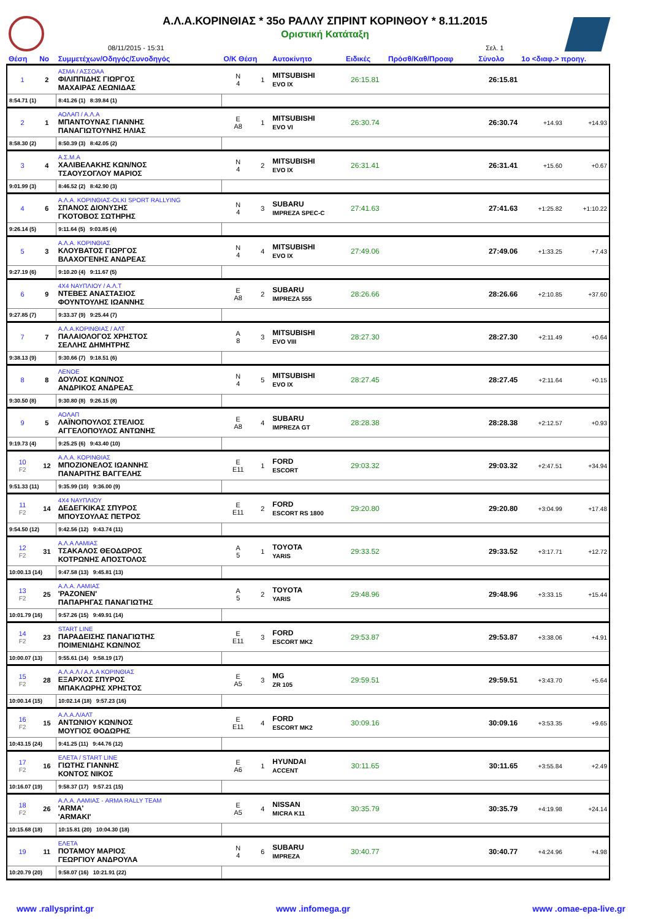Α.Λ.Α.ΚΟΡΙΝΘΙΑΣ * 35ο ΡΑΛΛΥ ΣΠΡΙΝΤ ΚΟΡΙΝΘΟΥ * 8.11.2015
Οριστική Κατάταξη
08/11/2015 - 15:31 Σελ. 1
| Θέση | Νο | Συμμετέχων/Οδηγός/Συνοδηγός | Ο/Κ Θέση | | Αυτοκίνητο | Ειδικές | Πρόσθ/Καθ/Προαφ | | | Σύνολο | 1ο <διαφ.> προηγ. | |
| --- | --- | --- | --- | --- | --- | --- | --- | --- | --- | --- | --- | --- |
| 1 | 2 | ΑΣΜΑ / ΑΣΣΟΑΑ ΦΙΛΙΠΠΙΔΗΣ ΓΙΩΡΓΟΣ ΜΑΧΑΙΡΑΣ ΛΕΩΝΙΔΑΣ | N 4 | 1 | MITSUBISHI EVO IX | 26:15.81 | | | | 26:15.81 | | |
| 8:54.71 (1) | | 8:41.26 (1) 8:39.84 (1) | | | | | | | | | | |
| 2 | 1 | ΑΟΛΑΠ / Α.Λ.Α ΜΠΑΝΤΟΥΝΑΣ ΓΙΑΝΝΗΣ ΠΑΝΑΓΙΩΤΟΥΝΗΣ ΗΛΙΑΣ | E A8 | 1 | MITSUBISHI EVO VI | 26:30.74 | | | | 26:30.74 | +14.93 | +14.93 |
| 8:58.30 (2) | | 8:50.39 (3) 8:42.05 (2) | | | | | | | | | | |
| 3 | 4 | Α.Σ.Μ.Α ΧΑΛΙΒΕΛΑΚΗΣ ΚΩΝ/ΝΟΣ ΤΣΑΟΥΣΟΓΛΟΥ ΜΑΡΙΟΣ | N 4 | 2 | MITSUBISHI EVO IX | 26:31.41 | | | | 26:31.41 | +15.60 | +0.67 |
| 9:01.99 (3) | | 8:46.52 (2) 8:42.90 (3) | | | | | | | | | | |
| 4 | 6 | Α.Λ.Α. ΚΟΡΙΝΘΙΑΣ-OLKI SPORT RALLYING ΣΠΑΝΟΣ ΔΙΟΝΥΣΗΣ ΓΚΟΤΟΒΟΣ ΣΩΤΗΡΗΣ | N 4 | 3 | SUBARU IMPREZA SPEC-C | 27:41.63 | | | | 27:41.63 | +1:25.82 | +1:10.22 |
| 9:26.14 (5) | | 9:11.64 (5) 9:03.85 (4) | | | | | | | | | | |
| 5 | 3 | Α.Λ.Α. ΚΟΡΙΝΘΙΑΣ ΚΛΟΥΒΑΤΟΣ ΓΙΩΡΓΟΣ ΒΛΑΧΟΓΕΝΗΣ ΑΝΔΡΕΑΣ | N 4 | 4 | MITSUBISHI EVO IX | 27:49.06 | | | | 27:49.06 | +1:33.25 | +7.43 |
| 9:27.19 (6) | | 9:10.20 (4) 9:11.67 (5) | | | | | | | | | | |
| 6 | 9 | 4X4 ΝΑΥΠΛΙΟΥ / Α.Λ.Τ ΝΤΕΒΕΣ ΑΝΑΣΤΑΣΙΟΣ ΦΟΥΝΤΟΥΛΗΣ ΙΩΑΝΝΗΣ | E A8 | 2 | SUBARU IMPREZA 555 | 28:26.66 | | | | 28:26.66 | +2:10.85 | +37.60 |
| 9:27.85 (7) | | 9:33.37 (9) 9:25.44 (7) | | | | | | | | | | |
| 7 | 7 | Α.Λ.Α.ΚΟΡΙΝΘΙΑΣ / ΑΛΤ ΠΑΛΑΙΟΛΟΓΟΣ ΧΡΗΣΤΟΣ ΣΕΛΛΗΣ ΔΗΜΗΤΡΗΣ | A 8 | 3 | MITSUBISHI EVO VIII | 28:27.30 | | | | 28:27.30 | +2:11.49 | +0.64 |
| 9:38.13 (9) | | 9:30.66 (7) 9:18.51 (6) | | | | | | | | | | |
| 8 | 8 | ΛΕΝΟΕ ΔΟΥΛΟΣ ΚΩΝ/ΝΟΣ ΑΝΔΡΙΚΟΣ ΑΝΔΡΕΑΣ | N 4 | 5 | MITSUBISHI EVO IX | 28:27.45 | | | | 28:27.45 | +2:11.64 | +0.15 |
| 9:30.50 (8) | | 9:30.80 (8) 9:26.15 (8) | | | | | | | | | | |
| 9 | 5 | ΑΟΛΑΠ ΛΑΪΝΟΠΟΥΛΟΣ ΣΤΕΛΙΟΣ ΑΓΓΕΛΟΠΟΥΛΟΣ ΑΝΤΩΝΗΣ | E A8 | 4 | SUBARU IMPREZA GT | 28:28.38 | | | | 28:28.38 | +2:12.57 | +0.93 |
| 9:19.73 (4) | | 9:25.25 (6) 9:43.40 (10) | | | | | | | | | | |
| 10 F2 | 12 | Α.Λ.Α. ΚΟΡΙΝΘΙΑΣ ΜΠΟΖΙΟΝΕΛΟΣ ΙΩΑΝΝΗΣ ΠΑΝΑΡΙΤΗΣ ΒΑΓΓΕΛΗΣ | E E11 | 1 | FORD ESCORT | 29:03.32 | | | | 29:03.32 | +2:47.51 | +34.94 |
| 9:51.33 (11) | | 9:35.99 (10) 9:36.00 (9) | | | | | | | | | | |
| 11 F2 | 14 | 4X4 ΝΑΥΠΛΙΟΥ ΔΕΔΕΓΚΙΚΑΣ ΣΠΥΡΟΣ ΜΠΟΥΣΟΥΛΑΣ ΠΕΤΡΟΣ | E E11 | 2 | FORD ESCORT RS 1800 | 29:20.80 | | | | 29:20.80 | +3:04.99 | +17.48 |
| 9:54.50 (12) | | 9:42.56 (12) 9:43.74 (11) | | | | | | | | | | |
| 12 F2 | 31 | Α.Λ.Α ΛΑΜΙΑΣ ΤΣΑΚΑΛΟΣ ΘΕΟΔΩΡΟΣ ΚΟΤΡΩΝΗΣ ΑΠΟΣΤΟΛΟΣ | A 5 | 1 | TOYOTA YARIS | 29:33.52 | | | | 29:33.52 | +3:17.71 | +12.72 |
| 10:00.13 (14) | | 9:47.58 (13) 9:45.81 (13) | | | | | | | | | | |
| 13 F2 | 25 | Α.Λ.Α. ΛΑΜΙΑΣ 'ΡΑΖΟΝΕΝ' ΠΑΠΑΡΗΓΑΣ ΠΑΝΑΓΙΩΤΗΣ | A 5 | 2 | TOYOTA YARIS | 29:48.96 | | | | 29:48.96 | +3:33.15 | +15.44 |
| 10:01.79 (16) | | 9:57.26 (15) 9:49.91 (14) | | | | | | | | | | |
| 14 F2 | 23 | START LINE ΠΑΡΑΔΕΙΣΗΣ ΠΑΝΑΓΙΩΤΗΣ ΠΟΙΜΕΝΙΔΗΣ ΚΩΝ/ΝΟΣ | E E11 | 3 | FORD ESCORT MK2 | 29:53.87 | | | | 29:53.87 | +3:38.06 | +4.91 |
| 10:00.07 (13) | | 9:55.61 (14) 9:58.19 (17) | | | | | | | | | | |
| 15 F2 | 28 | Α.Λ.Α.Λ / Α.Λ.Α ΚΟΡΙΝΘΙΑΣ ΕΞΑΡΧΟΣ ΣΠΥΡΟΣ ΜΠΑΚΛΩΡΗΣ ΧΡΗΣΤΟΣ | E A5 | 3 | MG ZR 105 | 29:59.51 | | | | 29:59.51 | +3:43.70 | +5.64 |
| 10:00.14 (15) | | 10:02.14 (18) 9:57.23 (16) | | | | | | | | | | |
| 16 F2 | 15 | Α.Λ.Α.Λ/ΑΛΤ ΑΝΤΩΝΙΟΥ ΚΩΝ/ΝΟΣ ΜΟΥΓΙΟΣ ΘΟΔΩΡΗΣ | E E11 | 4 | FORD ESCORT MK2 | 30:09.16 | | | | 30:09.16 | +3:53.35 | +9.65 |
| 10:43.15 (24) | | 9:41.25 (11) 9:44.76 (12) | | | | | | | | | | |
| 17 F2 | 16 | ΕΛΕΤΑ / START LINE ΓΙΩΤΗΣ ΓΙΑΝΝΗΣ ΚΟΝΤΟΣ ΝΙΚΟΣ | E A6 | 1 | HYUNDAI ACCENT | 30:11.65 | | | | 30:11.65 | +3:55.84 | +2.49 |
| 10:16.07 (19) | | 9:58.37 (17) 9:57.21 (15) | | | | | | | | | | |
| 18 F2 | 26 | Α.Λ.Α. ΛΑΜΙΑΣ - ARMA RALLY TEAM 'ARMA' 'ARMAKI' | E A5 | 4 | NISSAN MICRA K11 | 30:35.79 | | | | 30:35.79 | +4:19.98 | +24.14 |
| 10:15.68 (18) | | 10:15.81 (20) 10:04.30 (18) | | | | | | | | | | |
| 19 | 11 | ΕΛΕΤΑ ΠΟΤΑΜΟΥ ΜΑΡΙΟΣ ΓΕΩΡΓΙΟΥ ΑΝΔΡΟΥΛΑ | N 4 | 6 | SUBARU IMPREZA | 30:40.77 | | | | 30:40.77 | +4:24.96 | +4.98 |
| 10:20.79 (20) | | 9:58.07 (16) 10:21.91 (22) | | | | | | | | | | |
www .rallysprint.gr www .infomega.gr www .omae-epa-live.gr